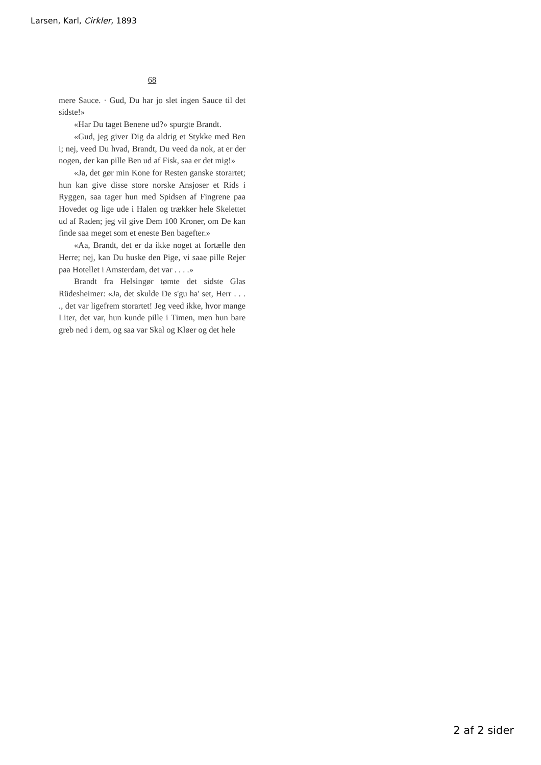Larsen, Karl, Cirkler, 1893
68
mere Sauce. · Gud, Du har jo slet ingen Sauce til det sidste!»
«Har Du taget Benene ud?» spurgte Brandt.
«Gud, jeg giver Dig da aldrig et Stykke med Ben i; nej, veed Du hvad, Brandt, Du veed da nok, at er der nogen, der kan pille Ben ud af Fisk, saa er det mig!»
«Ja, det gør min Kone for Resten ganske storartet; hun kan give disse store norske Ansjoser et Rids i Ryggen, saa tager hun med Spidsen af Fingrene paa Hovedet og lige ude i Halen og trækker hele Skelettet ud af Raden; jeg vil give Dem 100 Kroner, om De kan finde saa meget som et eneste Ben bagefter.»
«Aa, Brandt, det er da ikke noget at fortælle den Herre; nej, kan Du huske den Pige, vi saae pille Rejer paa Hotellet i Amsterdam, det var . . . .»
Brandt fra Helsingør tømte det sidste Glas Rüdesheimer: «Ja, det skulde De s'gu ha' set, Herr . . . ., det var ligefrem storartet! Jeg veed ikke, hvor mange Liter, det var, hun kunde pille i Timen, men hun bare greb ned i dem, og saa var Skal og Kløer og det hele
2 af 2 sider